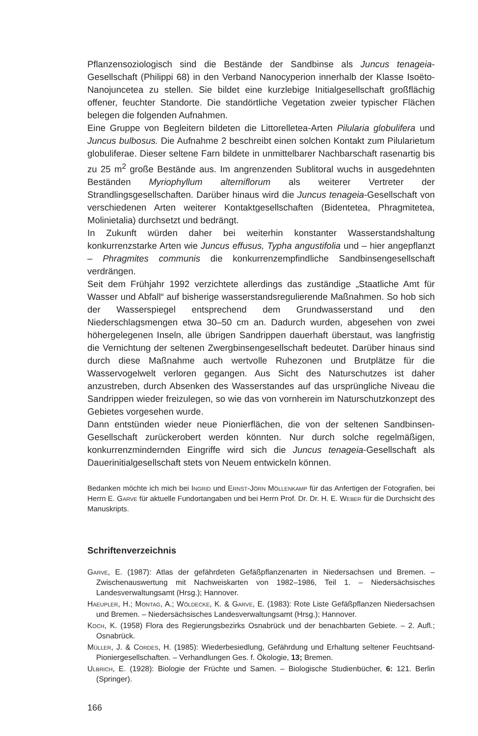Pflanzensoziologisch sind die Bestände der Sandbinse als Juncus tenageia-Gesellschaft (Philippi 68) in den Verband Nanocyperion innerhalb der Klasse Isoëto-Nanojuncetea zu stellen. Sie bildet eine kurzlebige Initialgesellschaft großflächig offener, feuchter Standorte. Die standörtliche Vegetation zweier typischer Flächen belegen die folgenden Aufnahmen.
Eine Gruppe von Begleitern bildeten die Littorelletea-Arten Pilularia globulifera und Juncus bulbosus. Die Aufnahme 2 beschreibt einen solchen Kontakt zum Pilularietum globuliferae. Dieser seltene Farn bildete in unmittelbarer Nachbarschaft rasenartig bis zu 25 m<sup>2</sup> große Bestände aus. Im angrenzenden Sublitoral wuchs in ausgedehnten Beständen Myriophyllum alterniflorum als weiterer Vertreter der Strandlingsgesellschaften. Darüber hinaus wird die Juncus tenageia-Gesellschaft von verschiedenen Arten weiterer Kontaktgesellschaften (Bidentetea, Phragmitetea, Molinietalia) durchsetzt und bedrängt.
In Zukunft würden daher bei weiterhin konstanter Wasserstandshaltung konkurrenzstarke Arten wie Juncus effusus, Typha angustifolia und – hier angepflanzt – Phragmites communis die konkurrenzempfindliche Sandbinsengesellschaft verdrängen.
Seit dem Frühjahr 1992 verzichtete allerdings das zuständige „Staatliche Amt für Wasser und Abfall“ auf bisherige wasserstandsregulierende Maßnahmen. So hob sich der Wasserspiegel entsprechend dem Grundwasserstand und den Niederschlagsmengen etwa 30–50 cm an. Dadurch wurden, abgesehen von zwei höhergelegenen Inseln, alle übrigen Sandrippen dauerhaft überstaut, was langfristig die Vernichtung der seltenen Zwergbinsengesellschaft bedeutet. Darüber hinaus sind durch diese Maßnahme auch wertvolle Ruhezonen und Brutplätze für die Wasservogelwelt verloren gegangen. Aus Sicht des Naturschutzes ist daher anzustreben, durch Absenken des Wasserstandes auf das ursprüngliche Niveau die Sandrippen wieder freizulegen, so wie das von vornherein im Naturschutzkonzept des Gebietes vorgesehen wurde.
Dann entstünden wieder neue Pionierflächen, die von der seltenen Sandbinsen-Gesellschaft zurückerobert werden könnten. Nur durch solche regelmäßigen, konkurrenzmindernden Eingriffe wird sich die Juncus tenageia-Gesellschaft als Dauerinitialgesellschaft stets von Neuem entwickeln können.
Bedanken möchte ich mich bei Ingrid und Ernst-Jörn Möllenkamp für das Anfertigen der Fotografien, bei Herrn E. Garve für aktuelle Fundortangaben und bei Herrn Prof. Dr. Dr. H. E. Weber für die Durchsicht des Manuskripts.
Schriftenverzeichnis
Garve, E. (1987): Atlas der gefährdeten Gefäßpflanzenarten in Niedersachsen und Bremen. – Zwischenauswertung mit Nachweiskarten von 1982–1986, Teil 1. – Niedersächsisches Landesverwaltungsamt (Hrsg.); Hannover.
Haeupler, H.; Montag, A.; Wöldecke, K. & Garve, E. (1983): Rote Liste Gefäßpflanzen Niedersachsen und Bremen. – Niedersächsisches Landesverwaltungsamt (Hrsg.); Hannover.
Koch, K. (1958) Flora des Regierungsbezirks Osnabrück und der benachbarten Gebiete. – 2. Aufl.; Osnabrück.
Müller, J. & Cordes, H. (1985): Wiederbesiedlung, Gefährdung und Erhaltung seltener Feuchtsand-Pioniergesellschaften. – Verhandlungen Ges. f. Ökologie, 13; Bremen.
Ulbrich, E. (1928): Biologie der Früchte und Samen. – Biologische Studienbücher, 6: 121. Berlin (Springer).
166